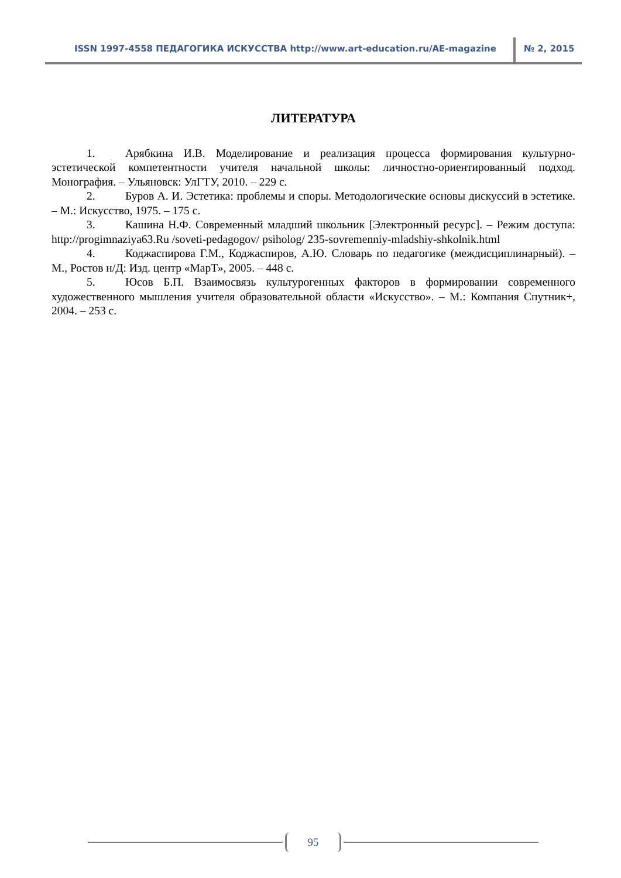ISSN 1997-4558 ПЕДАГОГИКА ИСКУССТВА http://www.art-education.ru/AE-magazine № 2, 2015
ЛИТЕРАТУРА
1. Арябкина И.В. Моделирование и реализация процесса формирования культурно-эстетической компетентности учителя начальной школы: личностно-ориентированный подход. Монография. – Ульяновск: УлГТУ, 2010. – 229 с.
2. Буров А. И. Эстетика: проблемы и споры. Методологические основы дискуссий в эстетике. – М.: Искусство, 1975. – 175 с.
3. Кашина Н.Ф. Современный младший школьник [Электронный ресурс]. – Режим доступа: http://progimnaziya63.Ru /soveti-pedagogov/ psiholog/ 235-sovremenniy-mladshiy-shkolnik.html
4. Коджаспирова Г.М., Коджаспиров, А.Ю. Словарь по педагогике (междисциплинарный). – М., Ростов н/Д: Изд. центр «МарТ», 2005. – 448 с.
5. Юсов Б.П. Взаимосвязь культурогенных факторов в формировании современного художественного мышления учителя образовательной области «Искусство». – М.: Компания Спутник+, 2004. – 253 с.
95